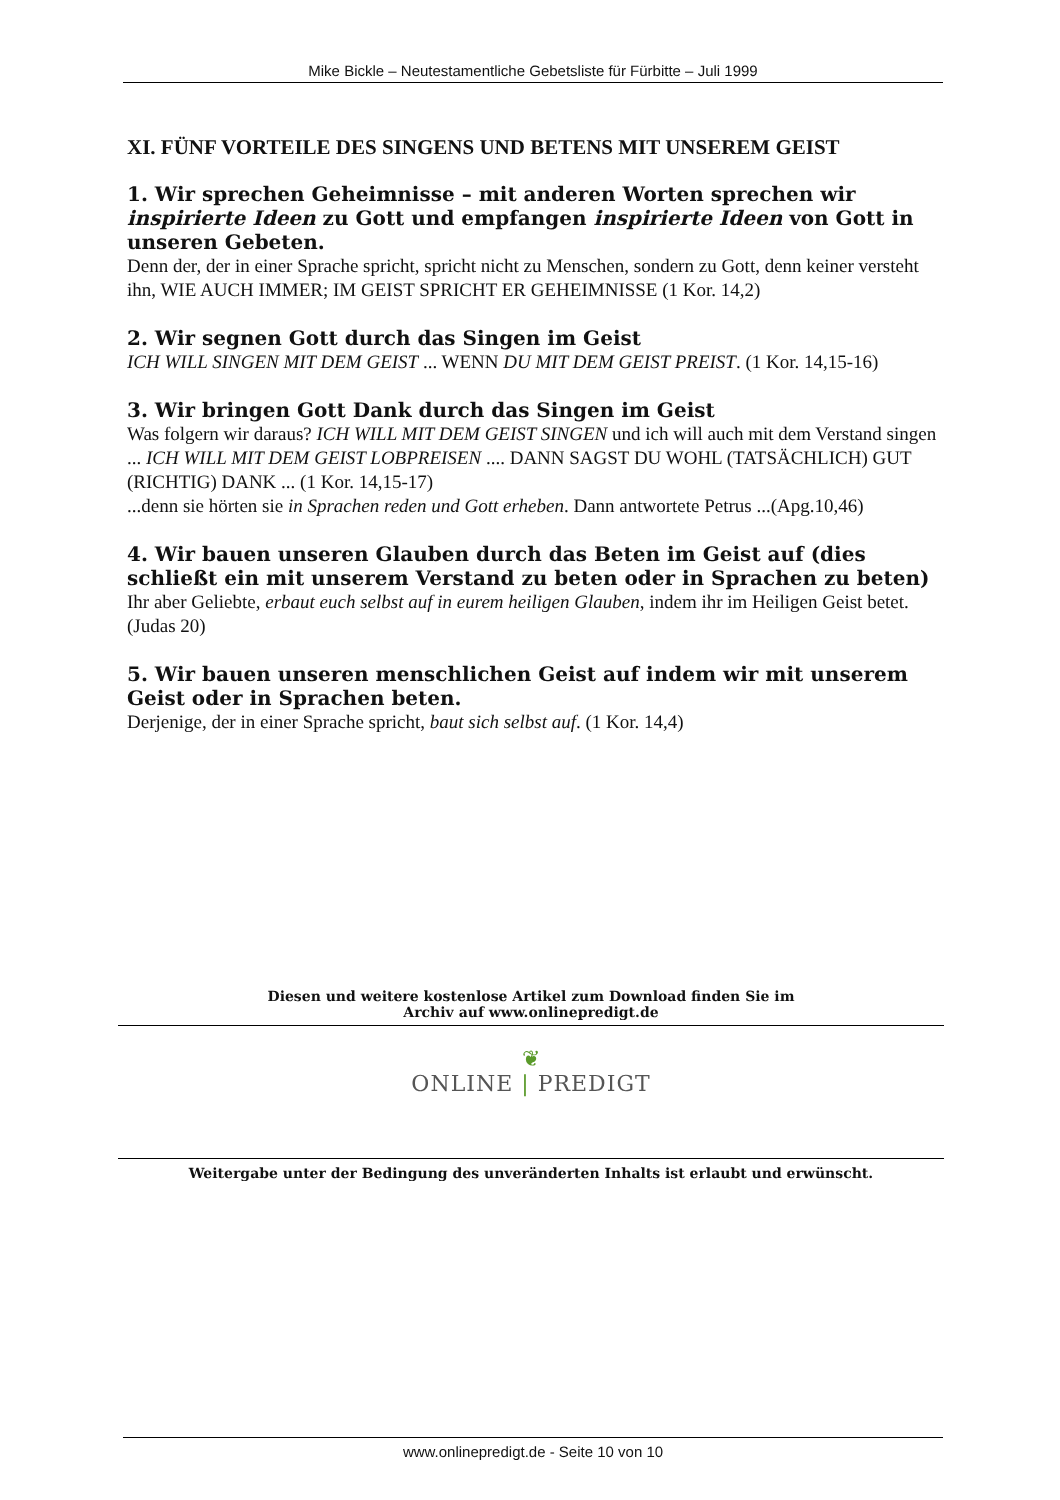Mike Bickle – Neutestamentliche Gebetsliste für Fürbitte – Juli 1999
XI. FÜNF VORTEILE DES SINGENS UND BETENS MIT UNSEREM GEIST
1. Wir sprechen Geheimnisse – mit anderen Worten sprechen wir inspirierte Ideen zu Gott und empfangen inspirierte Ideen von Gott in unseren Gebeten.
Denn der, der in einer Sprache spricht, spricht nicht zu Menschen, sondern zu Gott, denn keiner versteht ihn, WIE AUCH IMMER; IM GEIST SPRICHT ER GEHEIMNISSE (1 Kor. 14,2)
2. Wir segnen Gott durch das Singen im Geist
ICH WILL SINGEN MIT DEM GEIST ... WENN DU MIT DEM GEIST PREIST. (1 Kor. 14,15-16)
3. Wir bringen Gott Dank durch das Singen im Geist
Was folgern wir daraus? ICH WILL MIT DEM GEIST SINGEN und ich will auch mit dem Verstand singen ... ICH WILL MIT DEM GEIST LOBPREISEN .... DANN SAGST DU WOHL (TATSÄCHLICH) GUT (RICHTIG) DANK ... (1 Kor. 14,15-17)
...denn sie hörten sie in Sprachen reden und Gott erheben. Dann antwortete Petrus ...(Apg.10,46)
4. Wir bauen unseren Glauben durch das Beten im Geist auf (dies schließt ein mit unserem Verstand zu beten oder in Sprachen zu beten)
Ihr aber Geliebte, erbaut euch selbst auf in eurem heiligen Glauben, indem ihr im Heiligen Geist betet. (Judas 20)
5. Wir bauen unseren menschlichen Geist auf indem wir mit unserem Geist oder in Sprachen beten.
Derjenige, der in einer Sprache spricht, baut sich selbst auf. (1 Kor. 14,4)
Diesen und weitere kostenlose Artikel zum Download finden Sie im
Archiv auf www.onlinepredigt.de
❦
ONLINE | PREDIGT
Weitergabe unter der Bedingung des unveränderten Inhalts ist erlaubt und erwünscht.
www.onlinepredigt.de - Seite 10 von 10